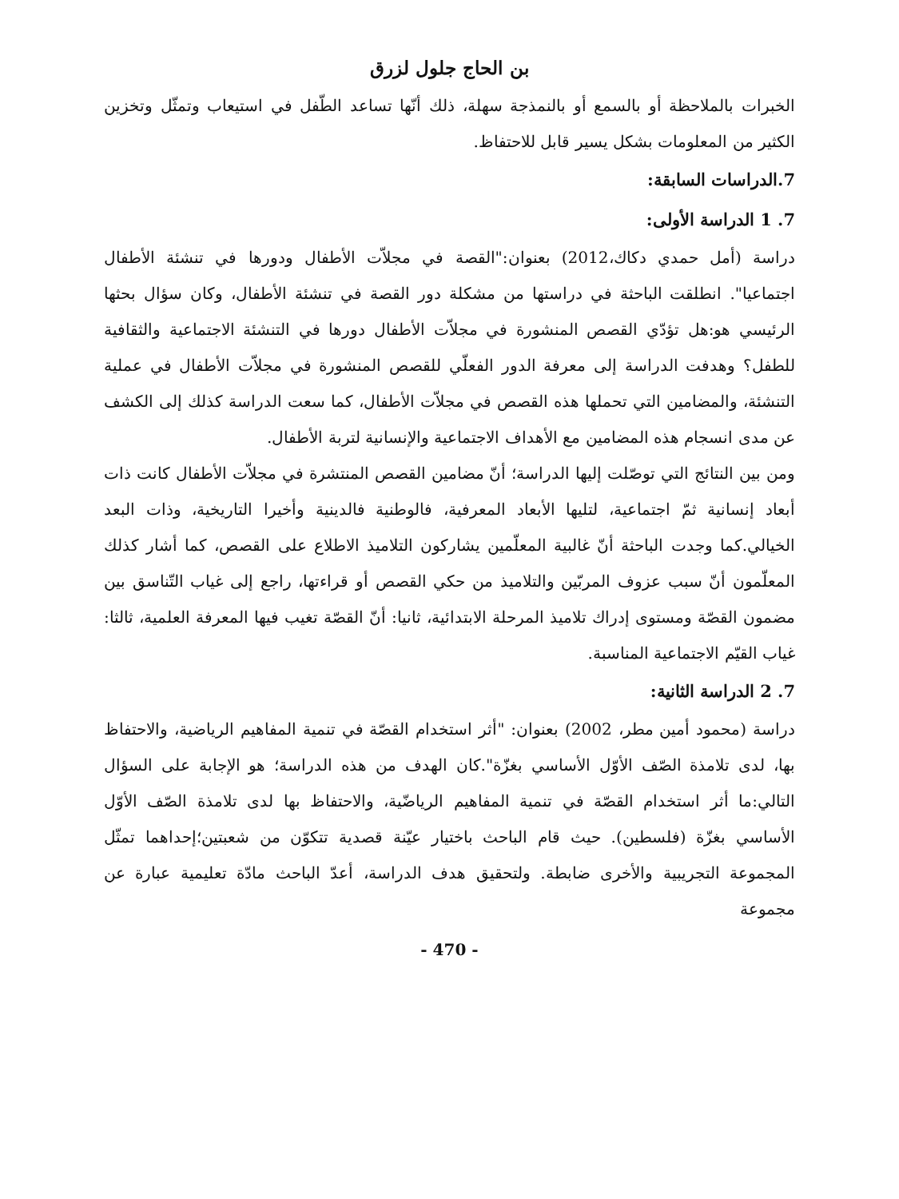بن الحاج جلول لزرق
الخبرات بالملاحظة أو بالسمع أو بالنمذجة سهلة، ذلك أنّها تساعد الطّفل في استيعاب وتمثّل وتخزين الكثير من المعلومات بشكل يسير قابل للاحتفاظ.
7.الدراسات السابقة:
7. 1 الدراسة الأولى:
دراسة (أمل حمدي دكاك،2012) بعنوان:"القصة في مجلاّت الأطفال ودورها في تنشئة الأطفال اجتماعيا". انطلقت الباحثة في دراستها من مشكلة دور القصة في تنشئة الأطفال، وكان سؤال بحثها الرئيسي هو:هل تؤدّي القصص المنشورة في مجلاّت الأطفال دورها في التنشئة الاجتماعية والثقافية للطفل؟ وهدفت الدراسة إلى معرفة الدور الفعلّي للقصص المنشورة في مجلاّت الأطفال في عملية التنشئة، والمضامين التي تحملها هذه القصص في مجلاّت الأطفال، كما سعت الدراسة كذلك إلى الكشف عن مدى انسجام هذه المضامين مع الأهداف الاجتماعية والإنسانية لتربة الأطفال.
ومن بين النتائج التي توصّلت إليها الدراسة؛ أنّ مضامين القصص المنتشرة في مجلاّت الأطفال كانت ذات أبعاد إنسانية ثمّ اجتماعية، لتليها الأبعاد المعرفية، فالوطنية فالدينية وأخيرا التاريخية، وذات البعد الخيالي.كما وجدت الباحثة أنّ غالبية المعلّمين يشاركون التلاميذ الاطلاع على القصص، كما أشار كذلك المعلّمون أنّ سبب عزوف المربّين والتلاميذ من حكي القصص أو قراءتها، راجع إلى غياب التّناسق بين مضمون القصّة ومستوى إدراك تلاميذ المرحلة الابتدائية، ثانيا: أنّ القصّة تغيب فيها المعرفة العلمية، ثالثا: غياب القيّم الاجتماعية المناسبة.
7. 2 الدراسة الثانية:
دراسة (محمود أمين مطر، 2002) بعنوان: "أثر استخدام القصّة في تنمية المفاهيم الرياضية، والاحتفاظ بها، لدى تلامذة الصّف الأوّل الأساسي بغزّة".كان الهدف من هذه الدراسة؛ هو الإجابة على السؤال التالي:ما أثر استخدام القصّة في تنمية المفاهيم الرياضّية، والاحتفاظ بها لدى تلامذة الصّف الأوّل الأساسي بغزّة (فلسطين). حيث قام الباحث باختيار عيّنة قصدية تتكوّن من شعبتين؛إحداهما تمثّل المجموعة التجريبية والأخرى ضابطة. ولتحقيق هدف الدراسة، أعدّ الباحث مادّة تعليمية عبارة عن مجموعة
- 470 -